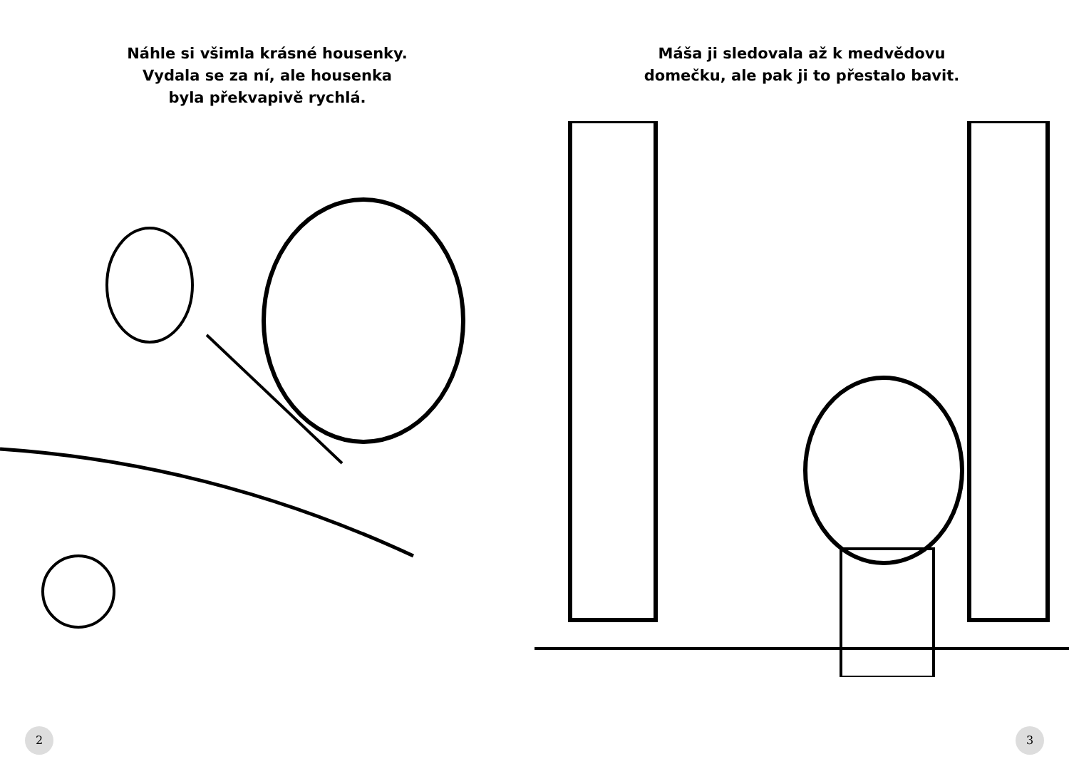Náhle si všimla krásné housenky.
Vydala se za ní, ale housenka
byla překvapivě rychlá.
2
Máša ji sledovala až k medvědovu
domečku, ale pak ji to přestalo bavit.
3